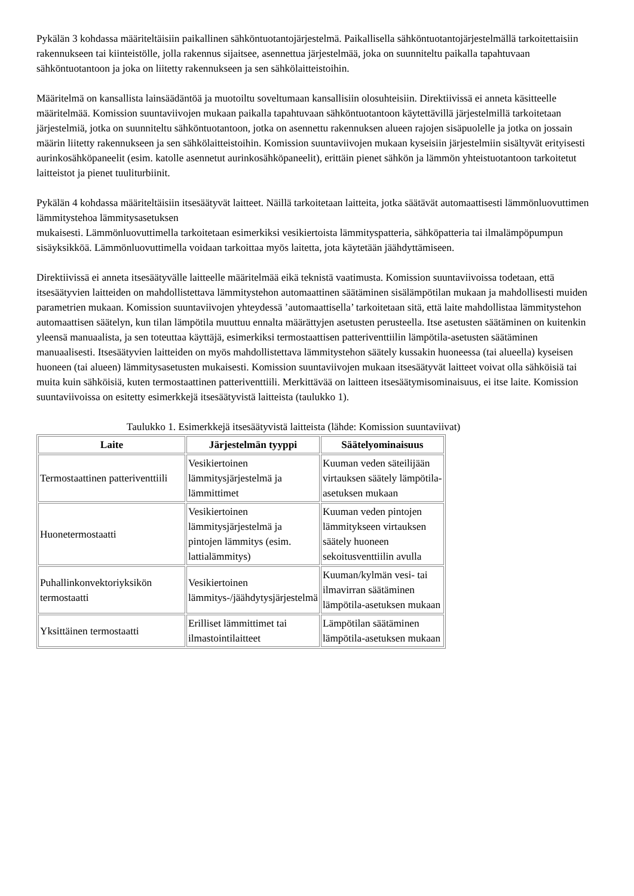Pykälän 3 kohdassa määriteltäisiin paikallinen sähköntuotantojärjestelmä. Paikallisella sähköntuotantojärjestelmällä tarkoitettaisiin rakennukseen tai kiinteistölle, jolla rakennus sijaitsee, asennettua järjestelmää, joka on suunniteltu paikalla tapahtuvaan sähköntuotantoon ja joka on liitetty rakennukseen ja sen sähkölaitteistoihin.
Määritelmä on kansallista lainsäädäntöä ja muotoiltu soveltumaan kansallisiin olosuhteisiin. Direktiivissä ei anneta käsitteelle määritelmää. Komission suuntaviivojen mukaan paikalla tapahtuvaan sähköntuotantoon käytettävillä järjestelmillä tarkoitetaan järjestelmiä, jotka on suunniteltu sähköntuotantoon, jotka on asennettu rakennuksen alueen rajojen sisäpuolelle ja jotka on jossain määrin liitetty rakennukseen ja sen sähkölaitteistoihin. Komission suuntaviivojen mukaan kyseisiin järjestelmiin sisältyvät erityisesti aurinkosähköpaneelit (esim. katolle asennetut aurinkosähköpaneelit), erittäin pienet sähkön ja lämmön yhteistuotantoon tarkoitetut laitteistot ja pienet tuuliturbiinit.
Pykälän 4 kohdassa määriteltäisiin itsesäätyvät laitteet. Näillä tarkoitetaan laitteita, jotka säätävät automaattisesti lämmönluovuttimen lämmitystehoa lämmitysasetuksen
mukaisesti. Lämmönluovuttimella tarkoitetaan esimerkiksi vesikiertoista lämmityspatteria, sähköpatteria tai ilmalämpöpumpun sisäyksikköä. Lämmönluovuttimella voidaan tarkoittaa myös laitetta, jota käytetään jäähdyttämiseen.
Direktiivissä ei anneta itsesäätyvälle laitteelle määritelmää eikä teknistä vaatimusta. Komission suuntaviivoissa todetaan, että itsesäätyvien laitteiden on mahdollistettava lämmitystehon automaattinen säätäminen sisälämpötilan mukaan ja mahdollisesti muiden parametrien mukaan. Komission suuntaviivojen yhteydessä ’automaattisella’ tarkoitetaan sitä, että laite mahdollistaa lämmitystehon automaattisen säätelyn, kun tilan lämpötila muuttuu ennalta määrättyjen asetusten perusteella. Itse asetusten säätäminen on kuitenkin yleensä manuaalista, ja sen toteuttaa käyttäjä, esimerkiksi termostaattisen patteriventtiilin lämpötila-asetusten säätäminen manuaalisesti. Itsesäätyvien laitteiden on myös mahdollistettava lämmitystehon säätely kussakin huoneessa (tai alueella) kyseisen huoneen (tai alueen) lämmitysasetusten mukaisesti. Komission suuntaviivojen mukaan itsesäätyvät laitteet voivat olla sähköisiä tai muita kuin sähköisiä, kuten termostaattinen patteriventtiili. Merkittävää on laitteen itsesäätymisominaisuus, ei itse laite. Komission suuntaviivoissa on esitetty esimerkkejä itsesäätyvistä laitteista (taulukko 1).
Taulukko 1. Esimerkkejä itsesäätyvistä laitteista (lähde: Komission suuntaviivat)
| Laite | Järjestelmän tyyppi | Säätelyominaisuus |
| --- | --- | --- |
| Termostaattinen patteriventtiili | Vesikiertoinen lämmitysjärjestelmä ja lämmittimet | Kuuman veden säteilijään virtauksen säätely lämpötila-asetuksen mukaan |
| Huonetermostaatti | Vesikiertoinen lämmitysjärjestelmä ja pintojen lämmitys (esim. lattialämmitys) | Kuuman veden pintojen lämmitykseen virtauksen säätely huoneen sekoitusventtiilin avulla |
| Puhallinkonvektoriyksikön termostaatti | Vesikiertoinen lämmitys-/jäähdytysjärjestelmä | Kuuman/kylmän vesi- tai ilmavirran säätäminen lämpötila-asetuksen mukaan |
| Yksittäinen termostaatti | Erilliset lämmittimet tai ilmastointilaitteet | Lämpötilan säätäminen lämpötila-asetuksen mukaan |